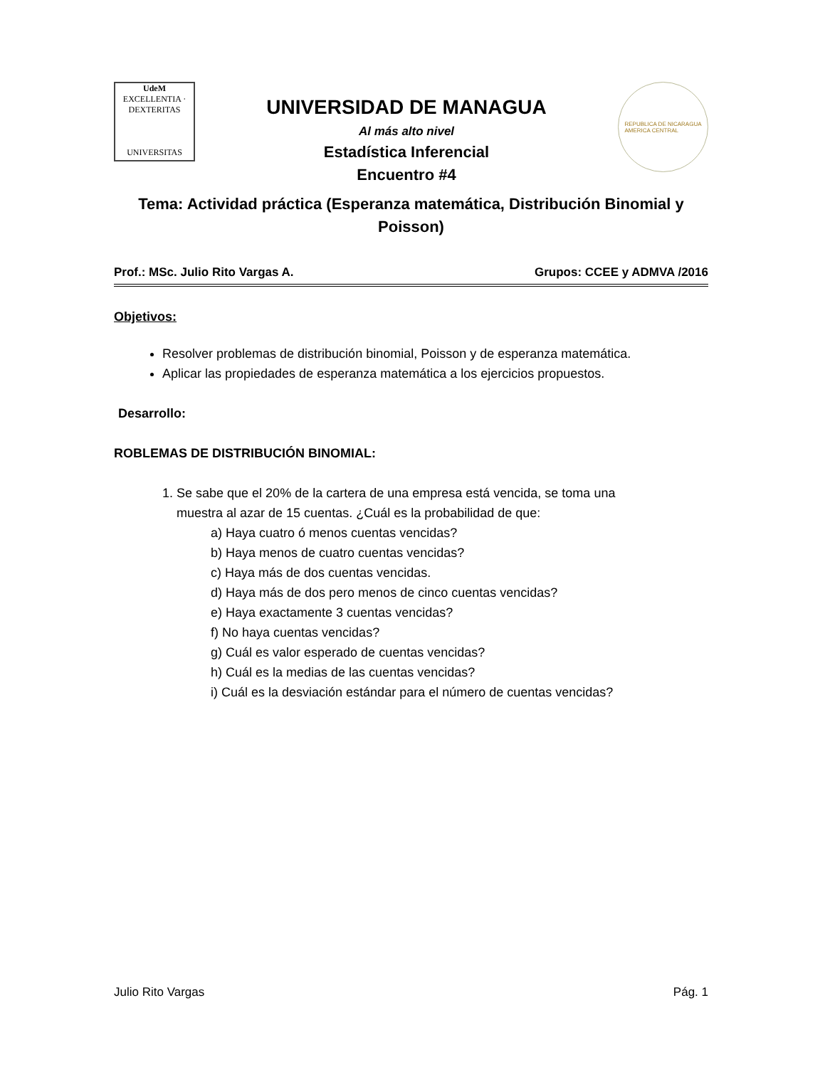UdeM
EXCELLENTIA · DEXTERITAS
UNIVERSITAS
UNIVERSIDAD DE MANAGUA
Al más alto nivel
Estadística Inferencial
Encuentro #4
REPUBLICA DE NICARAGUA
AMERICA CENTRAL
Tema: Actividad práctica (Esperanza matemática, Distribución Binomial y
Poisson)
Prof.: MSc. Julio Rito Vargas A. Grupos: CCEE y ADMVA /2016
Objetivos:
Resolver problemas de distribución binomial, Poisson y de esperanza matemática.
Aplicar las propiedades de esperanza matemática a los ejercicios propuestos.
Desarrollo:
ROBLEMAS DE DISTRIBUCIÓN BINOMIAL:
1. Se sabe que el 20% de la cartera de una empresa está vencida, se toma una
muestra al azar de 15 cuentas. ¿Cuál es la probabilidad de que:
a) Haya cuatro ó menos cuentas vencidas?
b) Haya menos de cuatro cuentas vencidas?
c) Haya más de dos cuentas vencidas.
d) Haya más de dos pero menos de cinco cuentas vencidas?
e) Haya exactamente 3 cuentas vencidas?
f) No haya cuentas vencidas?
g) Cuál es valor esperado de cuentas vencidas?
h) Cuál es la medias de las cuentas vencidas?
i) Cuál es la desviación estándar para el número de cuentas vencidas?
Julio Rito Vargas Pág. 1